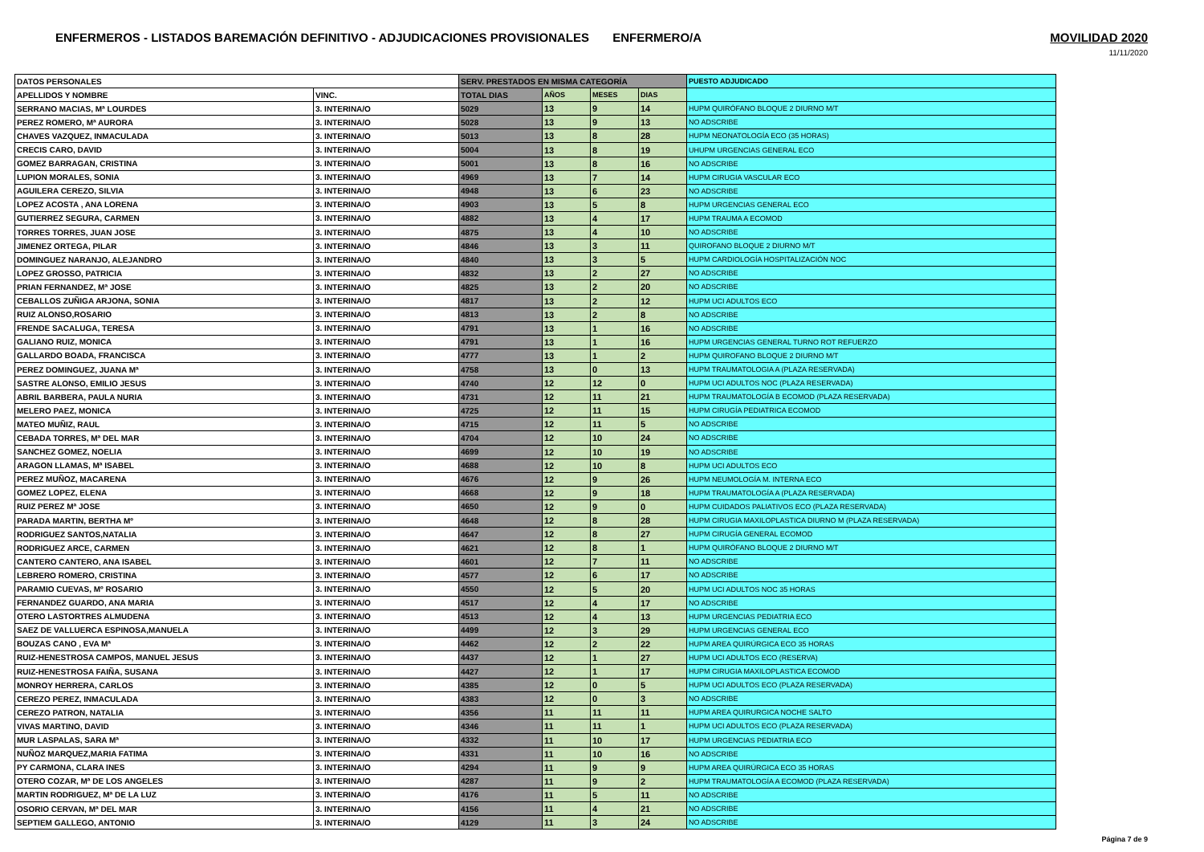ENFERMEROS - LISTADOS BAREMACIÓN DEFINITIVO - ADJUDICACIONES PROVISIONALES ENFERMERO/A
MOVILIDAD 2020
11/11/2020
| DATOS PERSONALES | | SERV. PRESTADOS EN MISMA CATEGORÍA | | | | PUESTO ADJUDICADO |
| --- | --- | --- | --- | --- | --- | --- |
| APELLIDOS Y NOMBRE | VINC. | TOTAL DIAS | AÑOS | MESES | DIAS | |
| SERRANO MACIAS, Mª LOURDES | 3. INTERINA/O | 5029 | 13 | 9 | 14 | HUPM QUIRÓFANO BLOQUE 2 DIURNO M/T |
| PEREZ ROMERO, Mª AURORA | 3. INTERINA/O | 5028 | 13 | 9 | 13 | NO ADSCRIBE |
| CHAVES VAZQUEZ, INMACULADA | 3. INTERINA/O | 5013 | 13 | 8 | 28 | HUPM NEONATOLOGÍA ECO (35 HORAS) |
| CRECIS CARO, DAVID | 3. INTERINA/O | 5004 | 13 | 8 | 19 | UHUPM URGENCIAS GENERAL ECO |
| GOMEZ BARRAGAN, CRISTINA | 3. INTERINA/O | 5001 | 13 | 8 | 16 | NO ADSCRIBE |
| LUPION MORALES, SONIA | 3. INTERINA/O | 4969 | 13 | 7 | 14 | HUPM CIRUGIA VASCULAR ECO |
| AGUILERA CEREZO, SILVIA | 3. INTERINA/O | 4948 | 13 | 6 | 23 | NO ADSCRIBE |
| LOPEZ ACOSTA , ANA LORENA | 3. INTERINA/O | 4903 | 13 | 5 | 8 | HUPM URGENCIAS GENERAL ECO |
| GUTIERREZ SEGURA, CARMEN | 3. INTERINA/O | 4882 | 13 | 4 | 17 | HUPM TRAUMA A ECOMOD |
| TORRES TORRES, JUAN JOSE | 3. INTERINA/O | 4875 | 13 | 4 | 10 | NO ADSCRIBE |
| JIMENEZ ORTEGA, PILAR | 3. INTERINA/O | 4846 | 13 | 3 | 11 | QUIROFANO BLOQUE 2 DIURNO M/T |
| DOMINGUEZ NARANJO, ALEJANDRO | 3. INTERINA/O | 4840 | 13 | 3 | 5 | HUPM CARDIOLOGÍA HOSPITALIZACIÓN NOC |
| LOPEZ GROSSO, PATRICIA | 3. INTERINA/O | 4832 | 13 | 2 | 27 | NO ADSCRIBE |
| PRIAN FERNANDEZ, Mª JOSE | 3. INTERINA/O | 4825 | 13 | 2 | 20 | NO ADSCRIBE |
| CEBALLOS ZUÑIGA ARJONA, SONIA | 3. INTERINA/O | 4817 | 13 | 2 | 12 | HUPM UCI ADULTOS ECO |
| RUIZ ALONSO,ROSARIO | 3. INTERINA/O | 4813 | 13 | 2 | 8 | NO ADSCRIBE |
| FRENDE SACALUGA, TERESA | 3. INTERINA/O | 4791 | 13 | 1 | 16 | NO ADSCRIBE |
| GALIANO RUIZ, MONICA | 3. INTERINA/O | 4791 | 13 | 1 | 16 | HUPM URGENCIAS GENERAL TURNO ROT REFUERZO |
| GALLARDO BOADA, FRANCISCA | 3. INTERINA/O | 4777 | 13 | 1 | 2 | HUPM QUIROFANO BLOQUE 2 DIURNO M/T |
| PEREZ DOMINGUEZ, JUANA Mª | 3. INTERINA/O | 4758 | 13 | 0 | 13 | HUPM TRAUMATOLOGIA A (PLAZA RESERVADA) |
| SASTRE ALONSO, EMILIO JESUS | 3. INTERINA/O | 4740 | 12 | 12 | 0 | HUPM UCI ADULTOS NOC (PLAZA RESERVADA) |
| ABRIL BARBERA, PAULA NURIA | 3. INTERINA/O | 4731 | 12 | 11 | 21 | HUPM TRAUMATOLOGÍA B ECOMOD (PLAZA RESERVADA) |
| MELERO PAEZ, MONICA | 3. INTERINA/O | 4725 | 12 | 11 | 15 | HUPM CIRUGÍA PEDIATRICA ECOMOD |
| MATEO MUÑIZ, RAUL | 3. INTERINA/O | 4715 | 12 | 11 | 5 | NO ADSCRIBE |
| CEBADA TORRES, Mª DEL MAR | 3. INTERINA/O | 4704 | 12 | 10 | 24 | NO ADSCRIBE |
| SANCHEZ GOMEZ, NOELIA | 3. INTERINA/O | 4699 | 12 | 10 | 19 | NO ADSCRIBE |
| ARAGON LLAMAS, Mª ISABEL | 3. INTERINA/O | 4688 | 12 | 10 | 8 | HUPM UCI ADULTOS ECO |
| PEREZ MUÑOZ, MACARENA | 3. INTERINA/O | 4676 | 12 | 9 | 26 | HUPM NEUMOLOGÍA M. INTERNA ECO |
| GOMEZ LOPEZ, ELENA | 3. INTERINA/O | 4668 | 12 | 9 | 18 | HUPM TRAUMATOLOGÍA A (PLAZA RESERVADA) |
| RUIZ PEREZ Mª JOSE | 3. INTERINA/O | 4650 | 12 | 9 | 0 | HUPM CUIDADOS PALIATIVOS ECO (PLAZA RESERVADA) |
| PARADA MARTIN, BERTHA Mº | 3. INTERINA/O | 4648 | 12 | 8 | 28 | HUPM CIRUGIA MAXILOPLASTICA DIURNO M (PLAZA RESERVADA) |
| RODRIGUEZ SANTOS,NATALIA | 3. INTERINA/O | 4647 | 12 | 8 | 27 | HUPM CIRUGÍA GENERAL ECOMOD |
| RODRIGUEZ ARCE, CARMEN | 3. INTERINA/O | 4621 | 12 | 8 | 1 | HUPM QUIRÓFANO BLOQUE 2 DIURNO M/T |
| CANTERO CANTERO, ANA ISABEL | 3. INTERINA/O | 4601 | 12 | 7 | 11 | NO ADSCRIBE |
| LEBRERO ROMERO, CRISTINA | 3. INTERINA/O | 4577 | 12 | 6 | 17 | NO ADSCRIBE |
| PARAMIO CUEVAS, Mº ROSARIO | 3. INTERINA/O | 4550 | 12 | 5 | 20 | HUPM UCI ADULTOS NOC 35 HORAS |
| FERNANDEZ GUARDO, ANA MARIA | 3. INTERINA/O | 4517 | 12 | 4 | 17 | NO ADSCRIBE |
| OTERO LASTORTRES ALMUDENA | 3. INTERINA/O | 4513 | 12 | 4 | 13 | HUPM URGENCIAS PEDIATRIA ECO |
| SAEZ DE VALLUERCA ESPINOSA,MANUELA | 3. INTERINA/O | 4499 | 12 | 3 | 29 | HUPM URGENCIAS GENERAL ECO |
| BOUZAS CANO , EVA Mª | 3. INTERINA/O | 4462 | 12 | 2 | 22 | HUPM AREA QUIRÚRGICA ECO 35 HORAS |
| RUIZ-HENESTROSA CAMPOS, MANUEL JESUS | 3. INTERINA/O | 4437 | 12 | 1 | 27 | HUPM UCI ADULTOS ECO (RESERVA) |
| RUIZ-HENESTROSA FAIÑA, SUSANA | 3. INTERINA/O | 4427 | 12 | 1 | 17 | HUPM CIRUGIA MAXILOPLASTICA ECOMOD |
| MONROY HERRERA, CARLOS | 3. INTERINA/O | 4385 | 12 | 0 | 5 | HUPM UCI ADULTOS ECO (PLAZA RESERVADA) |
| CEREZO PEREZ, INMACULADA | 3. INTERINA/O | 4383 | 12 | 0 | 3 | NO ADSCRIBE |
| CEREZO PATRON, NATALIA | 3. INTERINA/O | 4356 | 11 | 11 | 11 | HUPM AREA QUIRURGICA NOCHE SALTO |
| VIVAS MARTINO, DAVID | 3. INTERINA/O | 4346 | 11 | 11 | 1 | HUPM UCI ADULTOS ECO (PLAZA RESERVADA) |
| MUR LASPALAS, SARA Mª | 3. INTERINA/O | 4332 | 11 | 10 | 17 | HUPM URGENCIAS PEDIATRIA ECO |
| NUÑOZ MARQUEZ,MARIA FATIMA | 3. INTERINA/O | 4331 | 11 | 10 | 16 | NO ADSCRIBE |
| PY CARMONA, CLARA INES | 3. INTERINA/O | 4294 | 11 | 9 | 9 | HUPM AREA QUIRÚRGICA ECO 35 HORAS |
| OTERO COZAR, Mª DE LOS ANGELES | 3. INTERINA/O | 4287 | 11 | 9 | 2 | HUPM TRAUMATOLOGÍA A ECOMOD (PLAZA RESERVADA) |
| MARTIN RODRIGUEZ, Mª DE LA LUZ | 3. INTERINA/O | 4176 | 11 | 5 | 11 | NO ADSCRIBE |
| OSORIO CERVAN, Mª DEL MAR | 3. INTERINA/O | 4156 | 11 | 4 | 21 | NO ADSCRIBE |
| SEPTIEM GALLEGO, ANTONIO | 3. INTERINA/O | 4129 | 11 | 3 | 24 | NO ADSCRIBE |
Página 7 de 9